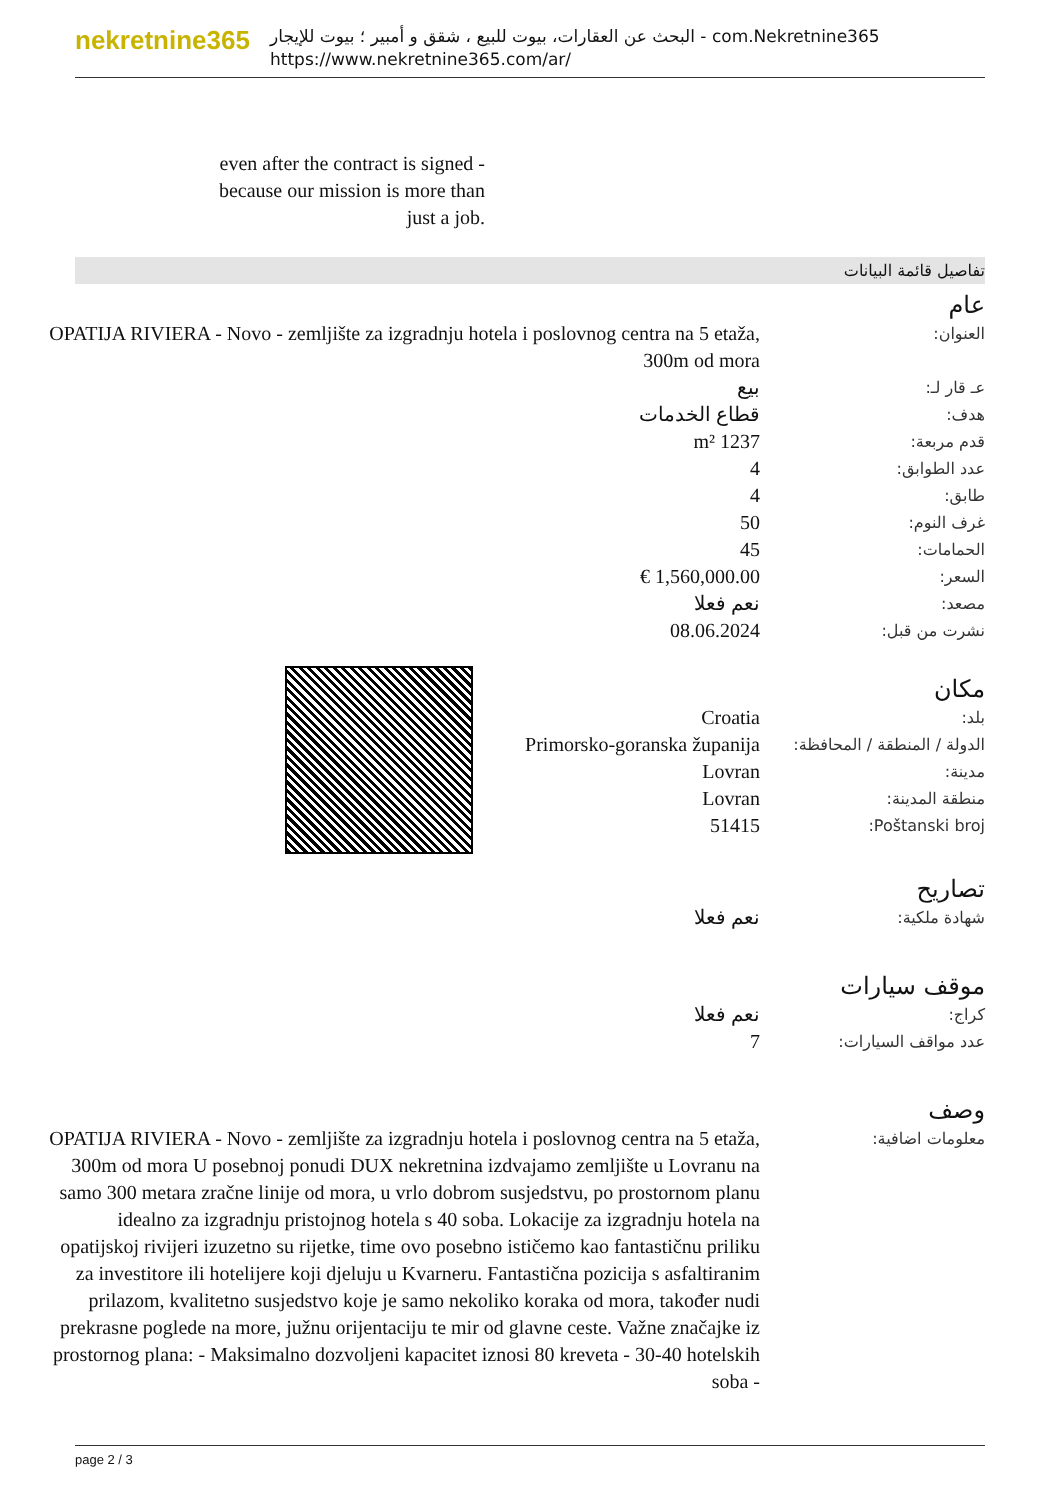nekretnine365
البحث عن العقارات، بيوت للبيع ، شقق و أمبير ؛ بيوت للإيجار - com.Nekretnine365
https://www.nekretnine365.com/ar/
even after the contract is signed - because our mission is more than just a job.
تفاصيل قائمة البيانات
عام
العنوان:
OPATIJA RIVIERA - Novo - zemljište za izgradnju hotela i poslovnog centra na 5 etaža, 300m od mora
عـ قار لـ:
بيع
هدف:
قطاع الخدمات
قدم مربعة:
1237 m²
عدد الطوابق:
4
طابق:
4
غرف النوم:
50
الحمامات:
45
السعر:
1,560,000.00 €
مصعد:
نعم فعلا
نشرت من قبل:
08.06.2024
مكان
بلد:
Croatia
الدولة / المنطقة / المحافظة:
Primorsko-goranska županija
مدينة:
Lovran
منطقة المدينة:
Lovran
Poštanski broj:
51415
تصاريح
شهادة ملكية:
نعم فعلا
موقف سيارات
كراج:
نعم فعلا
عدد مواقف السيارات:
7
وصف
معلومات اضافية:
OPATIJA RIVIERA - Novo - zemljište za izgradnju hotela i poslovnog centra na 5 etaža, 300m od mora U posebnoj ponudi DUX nekretnina izdvajamo zemljište u Lovranu na samo 300 metara zračne linije od mora, u vrlo dobrom susjedstvu, po prostornom planu idealno za izgradnju pristojnog hotela s 40 soba. Lokacije za izgradnju hotela na opatijskoj rivijeri izuzetno su rijetke, time ovo posebno ističemo kao fantastičnu priliku za investitore ili hotelijere koji djeluju u Kvarneru. Fantastična pozicija s asfaltiranim prilazom, kvalitetno susjedstvo koje je samo nekoliko koraka od mora, također nudi prekrasne poglede na more, južnu orijentaciju te mir od glavne ceste. Važne značajke iz prostornog plana: - Maksimalno dozvoljeni kapacitet iznosi 80 kreveta - 30-40 hotelskih soba -
page 2 / 3